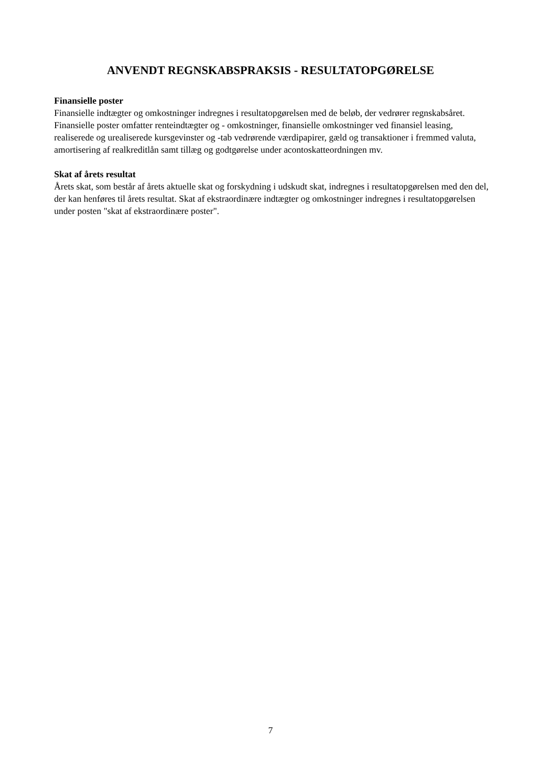ANVENDT REGNSKABSPRAKSIS - RESULTATOPGØRELSE
Finansielle poster
Finansielle indtægter og omkostninger indregnes i resultatopgørelsen med de beløb, der vedrører regnskabsåret. Finansielle poster omfatter renteindtægter og - omkostninger, finansielle omkostninger ved finansiel leasing, realiserede og urealiserede kursgevinster og -tab vedrørende værdipapirer, gæld og transaktioner i fremmed valuta, amortisering af realkreditlån samt tillæg og godtgørelse under acontoskatteordningen mv.
Skat af årets resultat
Årets skat, som består af årets aktuelle skat og forskydning i udskudt skat, indregnes i resultatopgørelsen med den del, der kan henføres til årets resultat. Skat af ekstraordinære indtægter og omkostninger indregnes i resultatopgørelsen under posten "skat af ekstraordinære poster".
7